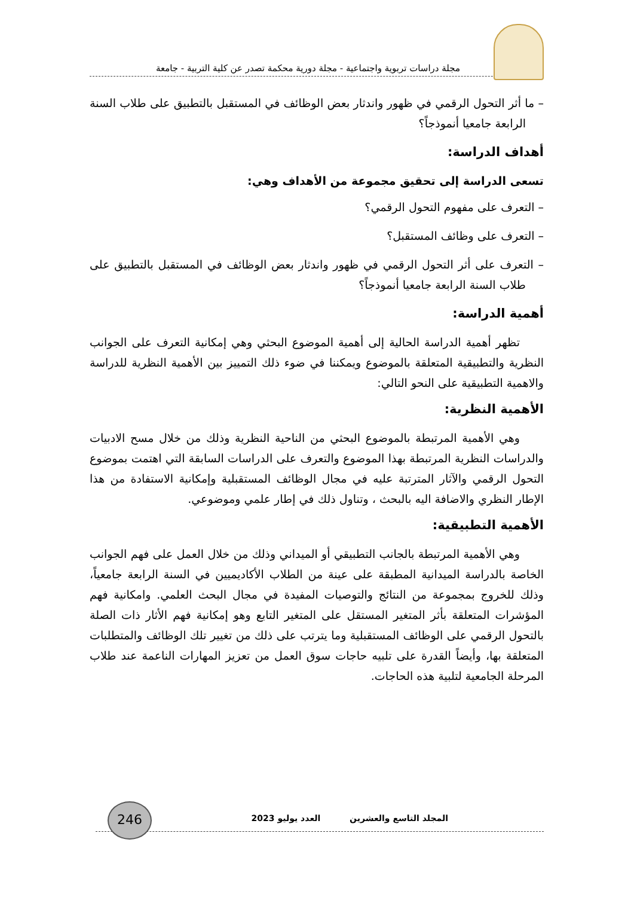مجلة دراسات تربوية واجتماعية - مجلة دورية محكمة تصدر عن كلية التربية - جامعة
– ما أثر التحول الرقمي في ظهور واندثار بعض الوظائف في المستقبل بالتطبيق على طلاب السنة الرابعة جامعيا أنموذجاً؟
أهداف الدراسة:
تسعى الدراسة إلى تحقيق مجموعة من الأهداف وهي:
– التعرف على مفهوم التحول الرقمي؟
– التعرف على وظائف المستقبل؟
– التعرف على أثر التحول الرقمي في ظهور واندثار بعض الوظائف في المستقبل بالتطبيق على طلاب السنة الرابعة جامعيا أنموذجاً؟
أهمية الدراسة:
تظهر أهمية الدراسة الحالية إلى أهمية الموضوع البحثي وهي إمكانية التعرف على الجوانب النظرية والتطبيقية المتعلقة بالموضوع ويمكننا في ضوء ذلك التمييز بين الأهمية النظرية للدراسة والاهمية التطبيقية على النحو التالي:
الأهمية النظرية:
وهي الأهمية المرتبطة بالموضوع البحثي من الناحية النظرية وذلك من خلال مسح الادبيات والدراسات النظرية المرتبطة بهذا الموضوع والتعرف على الدراسات السابقة التي اهتمت بموضوع التحول الرقمي والآثار المترتبة عليه في مجال الوظائف المستقبلية وإمكانية الاستفادة من هذا الإطار النظري والاضافة اليه بالبحث ، وتناول ذلك في إطار علمي وموضوعي.
الأهمية التطبيقية:
وهي الأهمية المرتبطة بالجانب التطبيقي أو الميداني وذلك من خلال العمل على فهم الجوانب الخاصة بالدراسة الميدانية المطبقة على عينة من الطلاب الأكاديميين في السنة الرابعة جامعياً، وذلك للخروج بمجموعة من النتائج والتوصيات المفيدة في مجال البحث العلمي. وامكانية فهم المؤشرات المتعلقة بأثر المتغير المستقل على المتغير التابع وهو إمكانية فهم الأثار ذات الصلة بالتحول الرقمي على الوظائف المستقبلية وما يترتب على ذلك من تغيير تلك الوظائف والمتطلبات المتعلقة بها، وأيضاً القدرة على تلبيه حاجات سوق العمل من تعزيز المهارات الناعمة عند طلاب المرحلة الجامعية لتلبية هذه الحاجات.
246
المجلد التاسع والعشرين العدد يوليو 2023